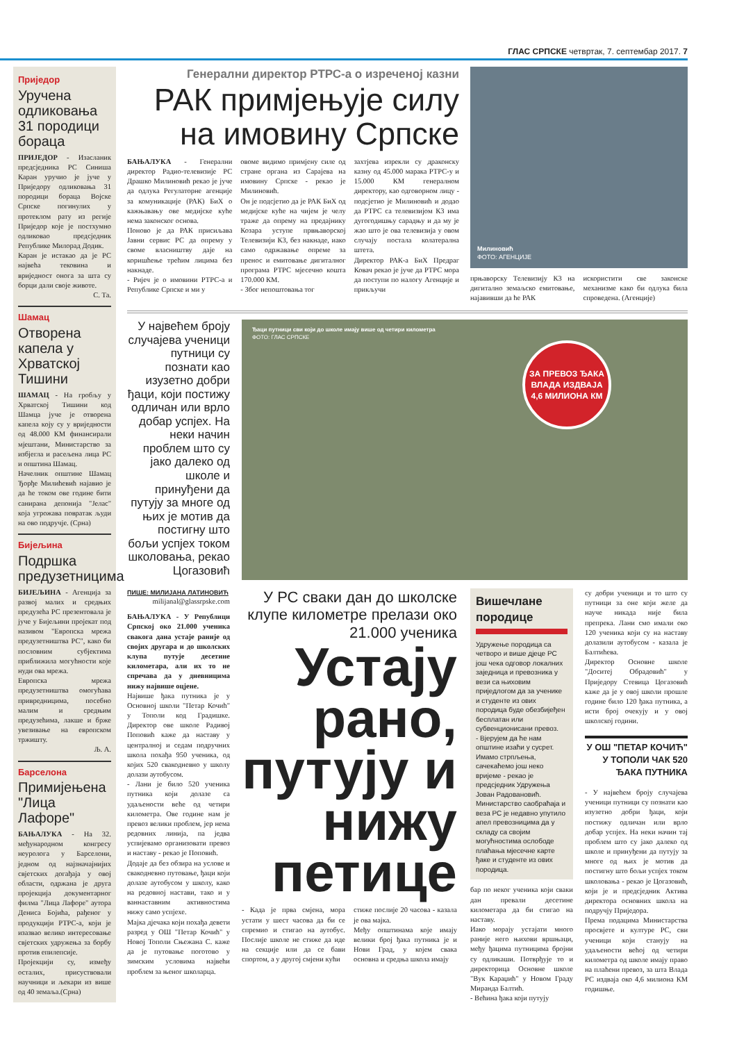ГЛАС СРПСКЕ четвртак, 7. септембар 2017. 7
Приједор
Уручена одликовања 31 породици бораца
ПРИЈЕДОР - Изасланик предсједника РС Синиша Каран уручио је јуче у Приједору одликовања 31 породици бораца Војске Српске погинулих у протеклом рату из регије Приједор које је постхумно одликовао предсједник Републике Милорад Додик.
Каран је истакао да је РС највећа тековина и вриједност онога за шта су борци дали своје животе.
С. Та.
Шамац
Отворена капела у Хрватској Тишини
ШАМАЦ - На гробљу у Хрватској Тишини код Шамца јуче је отворена капела коју су у вриједности од 48.000 КМ финансирали мјештани, Министарство за избјегла и расељена лица РС и општина Шамац.
Начелник општине Шамац Ђорђе Милићевић најавио је да ће током ове године бити санирана депонија "Јелас" која угрожава повратак људи на ово подручје. (Срна)
Бијељина
Подршка предузетницима
БИЈЕЉИНА - Агенција за развој малих и средњих предузећа РС презентовала је јуче у Бијељини пројекат под називом "Европска мрежа предузетништва РС", како би пословним субјектима приближила могућности које нуди ова мрежа.
Европска мрежа предузетништва омогућава привредницима, посебно малим и средњим предузећима, лакше и брже увезивање на европском тржишту.
Љ. А.
Барселона
Примијењена "Лица Лафоре"
БАЊАЛУКА - На 32. међународном конгресу неуролога у Барселони, једном од најзначајнијих свјетских догађаја у овој области, одржана је друга пројекција документарног филма "Лица Лафоре" аутора Дениса Бојића, рађеног у продукцији РТРС-а, који је изазвао велико интересовање свјетских удружења за борбу против епилепсије.
Пројекцији су, између осталих, присуствовали научници и љекари из више од 40 земаља.(Срна)
Генерални директор РТРС-а о изреченој казни
РАК примјењује силу на имовину Српске
БАЊАЛУКА - Генерални директор Радио-телевизије РС Драшко Милиновић рекао је јуче да одлука Регулаторне агенције за комуникације (РАК) БиХ о кажњавању ове медијске куће нема законског основа.
Поново је да РАК присиљава Јавни сервис РС да опрему у своме власништву даје на коришћење трећим лицима без накнаде.
- Ријеч је о имовини РТРС-а и Републике Српске и ми у
овоме видимо примјену силе од стране органа из Сарајева на имовину Српске - рекао је Милиновић.
Он је подсјетио да је РАК БиХ од медијске куће на чијем је челу траже да опрему на предајнику Козара уступе првњаворској Телевизији К3, без накнаде, иако само одржавање опреме за пренос и емитовање дигиталног програма РТРС мјесечно кошта 170.000 КМ.
- Због непоштовања тог
захтјева изрекли су драконску казну од 45.000 марака РТРС-у и 15.000 КМ генералном директору, као одговорном лицу - подсјетио је Милиновић и додао да РТРС са телевизијом К3 има дугогодишњу сарадњу и да му је жао што је ова телевизија у овом случају постала колатерална штета.
Директор РАК-а БиХ Предраг Ковач рекао је јуче да РТРС мора да поступи по налогу Агенције и прикључи
Милиновић
ФОТО: АГЕНЦИЈЕ
прњаворску Телевизију К3 на дигитално земаљско емитовање, најавивши да ће РАК
искористити све законске механизме како би одлука била спроведена. (Агенције)
У највећем броју случајева ученици путници су познати као изузетно добри ђаци, који постижу одличан или врло добар успјех. На неки начин проблем што су јако далеко од школе и принуђени да путују за многе од њих је мотив да постигну што бољи успјех током школовања, рекао Цогазовић
Ђаци путници сви који до школе имају више од четири километра
ФОТО: ГЛАС СРПСКЕ
ЗА ПРЕВОЗ ЂАКА ВЛАДА ИЗДВАЈА 4,6 МИЛИОНА КМ
ПИШЕ: МИЛИЈАНА ЛАТИНОВИЋ
milijanal@glassrpske.com
БАЊАЛУКА - У Републици Српској око 21.000 ученика свакога дана устаје раније од својих другара и до школских клупа путује десетине километара, али их то не спречава да у дневницима нижу највише оцјене.
Највише ђака путника је у Основној школи "Петар Кочић" у Тополи код Градишке. Директор ове школе Радивој Поповић каже да наставу у централној и седам подручних школа похађа 950 ученика, од којих 520 свакодневно у школу долази аутобусом.
- Лани је било 520 ученика путника који долазе са удаљености веће од четири километра. Ове године нам је превоз велики проблем, јер нема редовних линија, па једва успијевамо организовати превоз и наставу - рекао је Поповић.
Додаје да без обзира на услове и свакодневно путовање, ђаци који долазе аутобусом у школу, како на редовној настави, тако и у ваннаставним активностима нижу само успјехе.
Мајка дјечака који похађа девети разред у ОШ "Петар Кочић" у Новој Тополи Сњежана С. каже да је путовање поготово у зимским условима највећи проблем за њеног школарца.
У РС сваки дан до школске клупе километре прелази око 21.000 ученика
Устају рано, путују и нижу петице
- Када је прва смјена, мора устати у шест часова да би се спремио и стигао на аутобус. Послије школе не стиже да иде на секције или да се бави спортом, а у другој смјени кући
стиже послије 20 часова - казала је ова мајка.
Међу општинама које имају велики број ђака путника је и Нови Град, у којем свака основна и средња школа имају
Вишечлане породице
Удружење породица са четворо и више дјеце РС још чека одговор локалних заједница и превозника у вези са њиховим приједлогом да за ученике и студенте из ових породица буде обезбијеђен бесплатан или субвенционисани превоз.
- Вјерујем да ће нам општине изаћи у сусрет. Имамо стрпљења, сачекаћемо још неко вријеме - рекао је предсједник Удружења Јован Радовановић.
Министарство саобраћаја и веза РС је недавно упутило апел превозницима да у складу са својим могућностима ослободе плаћања мјесечне карте ђаке и студенте из ових породица.
бар по неког ученика који сваки дан превали десетине километара да би стигао на наставу.
Иако морају устајати много раније него њихови вршњаци, међу ђацима путницима бројни су одликаши. Потврђује то и директорица Основне школе "Вук Караџић" у Новом Граду Миранда Балтић.
- Већина ђака који путују
су добри ученици и то што су путници за оне који желе да науче никада није била препрека. Лани смо имали око 120 ученика који су на наставу долазили аутобусом - казала је Балтићева.
Директор Основне школе "Доситеј Обрадовић" у Приједору Стевица Цогазовић каже да је у овој школи прошле године било 120 ђака путника, а исти број очекују и у овој школској години.
У ОШ "ПЕТАР КОЧИЋ" У ТОПОЛИ ЧАК 520 ЂАКА ПУТНИКА
- У највећем броју случајева ученици путници су познати као изузетно добри ђаци, који постижу одличан или врло добар успјех. На неки начин тај проблем што су јако далеко од школе и принуђени да путују за многе од њих је мотив да постигну што бољи успјех током школовања - рекао је Цогазовић, који је и предсједник Актива директора основних школа на подручју Приједора.
Према подацима Министарства просвјете и културе РС, сви ученици који станују на удаљености већој од четири километра од школе имају право на плаћени превоз, за шта Влада РС издваја око 4,6 милиона КМ годишње.